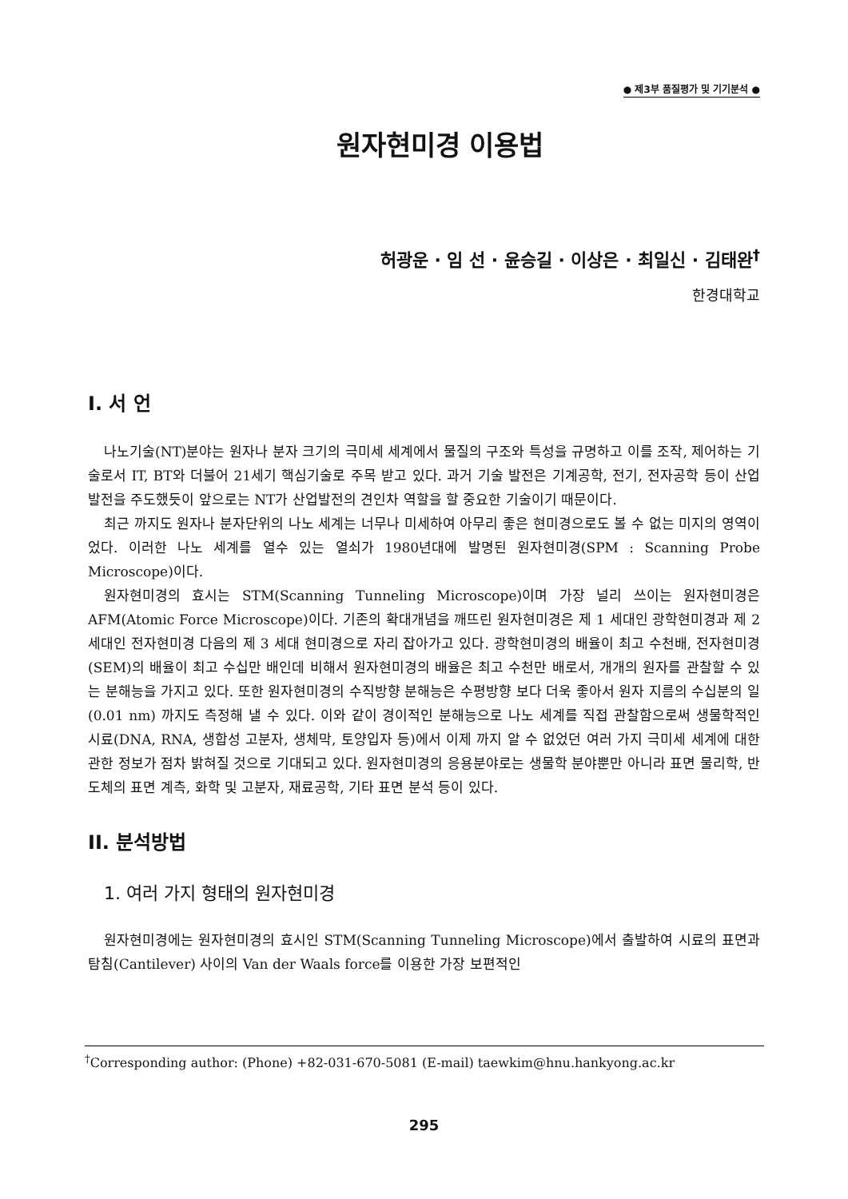● 제3부 품질평가 및 기기분석 ●
원자현미경 이용법
허광운 · 임 선 · 윤승길 · 이상은 · 최일신 · 김태완<sup>†</sup>
한경대학교
I. 서 언
나노기술(NT)분야는 원자나 분자 크기의 극미세 세계에서 물질의 구조와 특성을 규명하고 이를 조작, 제어하는 기술로서 IT, BT와 더불어 21세기 핵심기술로 주목 받고 있다. 과거 기술 발전은 기계공학, 전기, 전자공학 등이 산업발전을 주도했듯이 앞으로는 NT가 산업발전의 견인차 역할을 할 중요한 기술이기 때문이다.
최근 까지도 원자나 분자단위의 나노 세계는 너무나 미세하여 아무리 좋은 현미경으로도 볼 수 없는 미지의 영역이었다. 이러한 나노 세계를 열수 있는 열쇠가 1980년대에 발명된 원자현미경(SPM : Scanning Probe Microscope)이다.
원자현미경의 효시는 STM(Scanning Tunneling Microscope)이며 가장 널리 쓰이는 원자현미경은 AFM(Atomic Force Microscope)이다. 기존의 확대개념을 깨뜨린 원자현미경은 제 1 세대인 광학현미경과 제 2 세대인 전자현미경 다음의 제 3 세대 현미경으로 자리 잡아가고 있다. 광학현미경의 배율이 최고 수천배, 전자현미경(SEM)의 배율이 최고 수십만 배인데 비해서 원자현미경의 배율은 최고 수천만 배로서, 개개의 원자를 관찰할 수 있는 분해능을 가지고 있다. 또한 원자현미경의 수직방향 분해능은 수평방향 보다 더욱 좋아서 원자 지름의 수십분의 일(0.01 nm) 까지도 측정해 낼 수 있다. 이와 같이 경이적인 분해능으로 나노 세계를 직접 관찰함으로써 생물학적인 시료(DNA, RNA, 생합성 고분자, 생체막, 토양입자 등)에서 이제 까지 알 수 없었던 여러 가지 극미세 세계에 대한 관한 정보가 점차 밝혀질 것으로 기대되고 있다. 원자현미경의 응용분야로는 생물학 분야뿐만 아니라 표면 물리학, 반도체의 표면 계측, 화학 및 고분자, 재료공학, 기타 표면 분석 등이 있다.
II. 분석방법
1. 여러 가지 형태의 원자현미경
원자현미경에는 원자현미경의 효시인 STM(Scanning Tunneling Microscope)에서 출발하여 시료의 표면과 탐침(Cantilever) 사이의 Van der Waals force를 이용한 가장 보편적인
<sup>†</sup> Corresponding author: (Phone) +82-031-670-5081 (E-mail) taewkim@hnu.hankyong.ac.kr
295